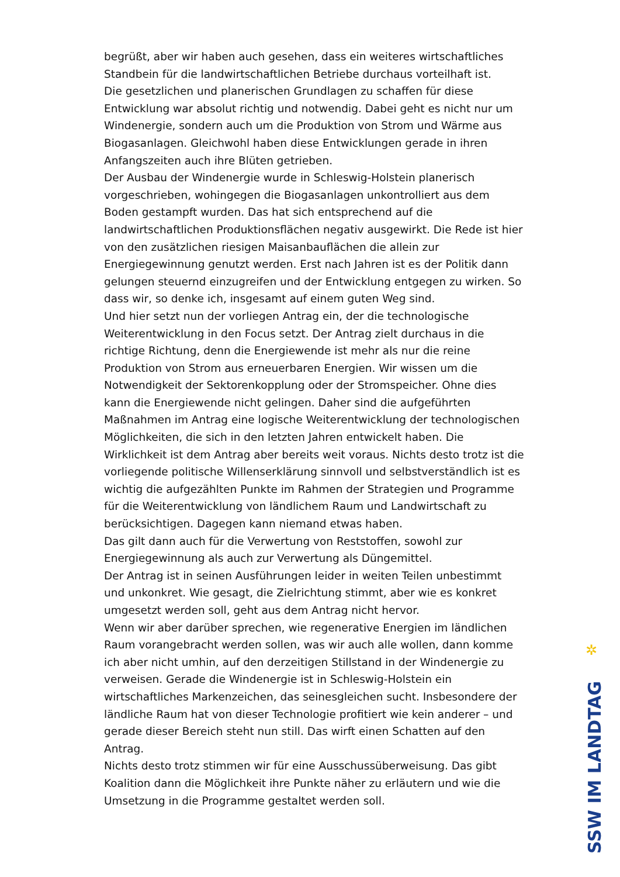begrüßt, aber wir haben auch gesehen, dass ein weiteres wirtschaftliches Standbein für die landwirtschaftlichen Betriebe durchaus vorteilhaft ist.
Die gesetzlichen und planerischen Grundlagen zu schaffen für diese Entwicklung war absolut richtig und notwendig. Dabei geht es nicht nur um Windenergie, sondern auch um die Produktion von Strom und Wärme aus Biogasanlagen. Gleichwohl haben diese Entwicklungen gerade in ihren Anfangszeiten auch ihre Blüten getrieben.
Der Ausbau der Windenergie wurde in Schleswig-Holstein planerisch vorgeschrieben, wohingegen die Biogasanlagen unkontrolliert aus dem Boden gestampft wurden. Das hat sich entsprechend auf die landwirtschaftlichen Produktionsflächen negativ ausgewirkt. Die Rede ist hier von den zusätzlichen riesigen Maisanbauflächen die allein zur Energiegewinnung genutzt werden. Erst nach Jahren ist es der Politik dann gelungen steuernd einzugreifen und der Entwicklung entgegen zu wirken. So dass wir, so denke ich, insgesamt auf einem guten Weg sind.
Und hier setzt nun der vorliegen Antrag ein, der die technologische Weiterentwicklung in den Focus setzt. Der Antrag zielt durchaus in die richtige Richtung, denn die Energiewende ist mehr als nur die reine Produktion von Strom aus erneuerbaren Energien. Wir wissen um die Notwendigkeit der Sektorenkopplung oder der Stromspeicher. Ohne dies kann die Energiewende nicht gelingen. Daher sind die aufgeführten Maßnahmen im Antrag eine logische Weiterentwicklung der technologischen Möglichkeiten, die sich in den letzten Jahren entwickelt haben. Die Wirklichkeit ist dem Antrag aber bereits weit voraus. Nichts desto trotz ist die vorliegende politische Willenserklärung sinnvoll und selbstverständlich ist es wichtig die aufgezählten Punkte im Rahmen der Strategien und Programme für die Weiterentwicklung von ländlichem Raum und Landwirtschaft zu berücksichtigen. Dagegen kann niemand etwas haben.
Das gilt dann auch für die Verwertung von Reststoffen, sowohl zur Energiegewinnung als auch zur Verwertung als Düngemittel.
Der Antrag ist in seinen Ausführungen leider in weiten Teilen unbestimmt und unkonkret. Wie gesagt, die Zielrichtung stimmt, aber wie es konkret umgesetzt werden soll, geht aus dem Antrag nicht hervor.
Wenn wir aber darüber sprechen, wie regenerative Energien im ländlichen Raum vorangebracht werden sollen, was wir auch alle wollen, dann komme ich aber nicht umhin, auf den derzeitigen Stillstand in der Windenergie zu verweisen. Gerade die Windenergie ist in Schleswig-Holstein ein wirtschaftliches Markenzeichen, das seinesgleichen sucht. Insbesondere der ländliche Raum hat von dieser Technologie profitiert wie kein anderer – und gerade dieser Bereich steht nun still. Das wirft einen Schatten auf den Antrag.
Nichts desto trotz stimmen wir für eine Ausschussüberweisung. Das gibt Koalition dann die Möglichkeit ihre Punkte näher zu erläutern und wie die Umsetzung in die Programme gestaltet werden soll.
✲
SSW IM LANDTAG